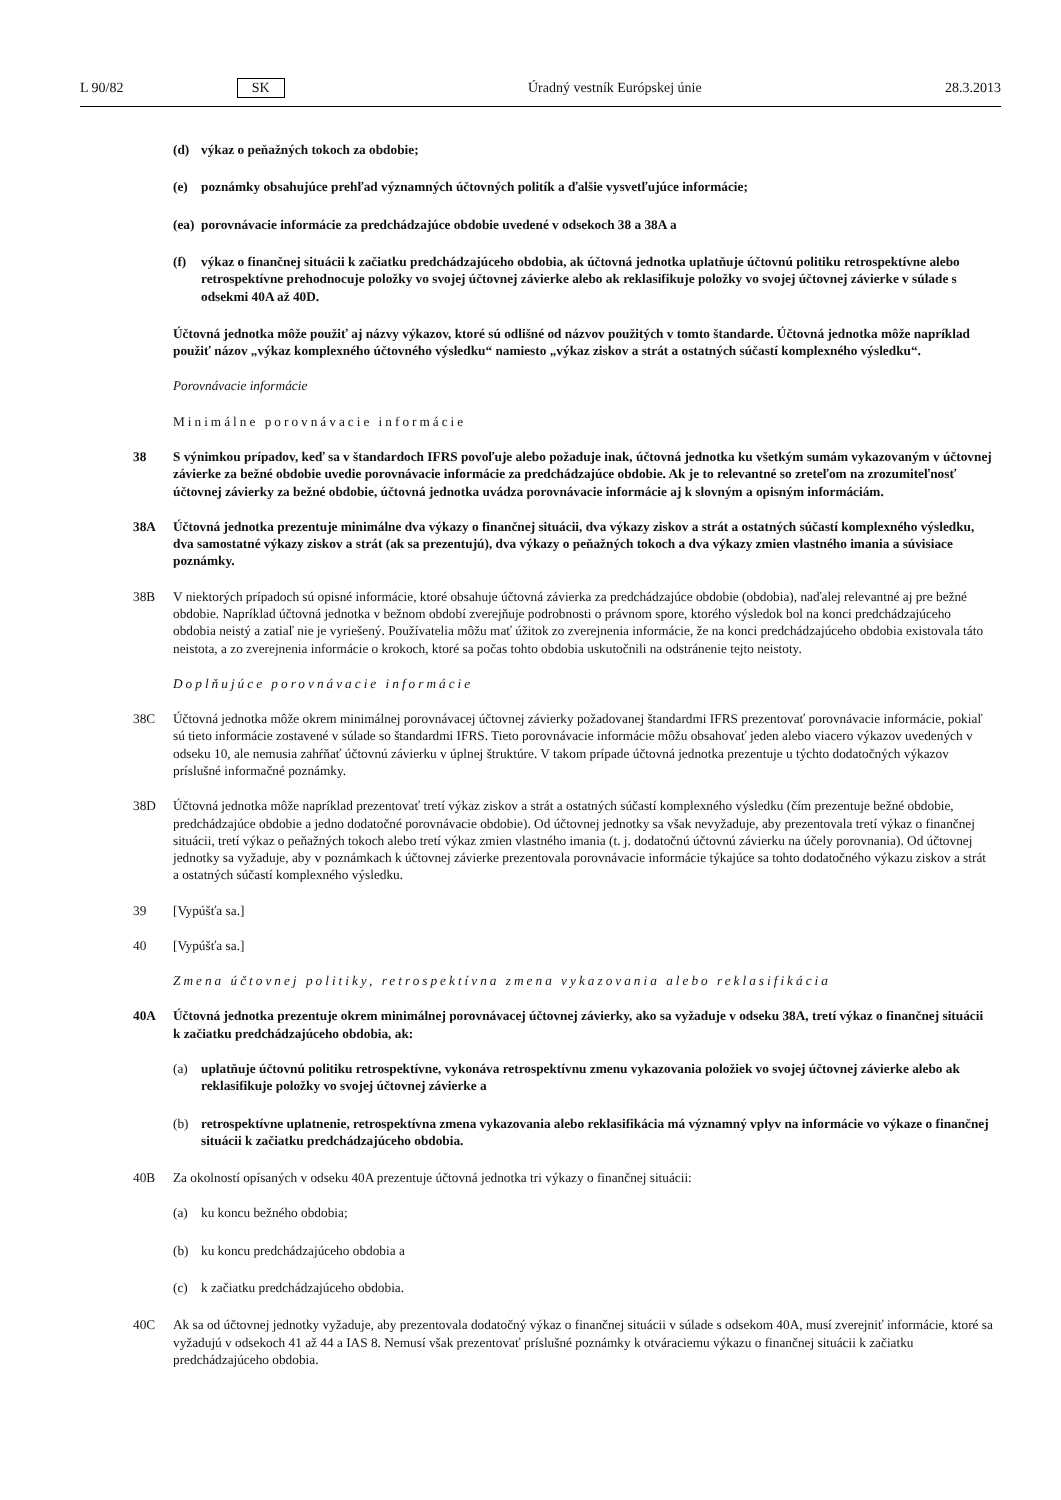L 90/82 SK Úradný vestník Európskej únie 28.3.2013
(d) výkaz o peňažných tokoch za obdobie;
(e) poznámky obsahujúce prehľad významných účtovných politík a ďalšie vysvetľujúce informácie;
(ea) porovnávacie informácie za predchádzajúce obdobie uvedené v odsekoch 38 a 38A a
(f) výkaz o finančnej situácii k začiatku predchádzajúceho obdobia, ak účtovná jednotka uplatňuje účtovnú politiku retrospektívne alebo retrospektívne prehodnocuje položky vo svojej účtovnej závierke alebo ak reklasifikuje položky vo svojej účtovnej závierke v súlade s odsekmi 40A až 40D.
Účtovná jednotka môže použiť aj názvy výkazov, ktoré sú odlišné od názvov použitých v tomto štandarde. Účtovná jednotka môže napríklad použiť názov „výkaz komplexného účtovného výsledku“ namiesto „výkaz ziskov a strát a ostatných súčastí komplexného výsledku“.
Porovnávacie informácie
Minimálne porovnávacie informácie
38 S výnimkou prípadov, keď sa v štandardoch IFRS povoľuje alebo požaduje inak, účtovná jednotka ku všetkým sumám vykazovaným v účtovnej závierke za bežné obdobie uvedie porovnávacie informácie za predchádzajúce obdobie. Ak je to relevantné so zreteľom na zrozumiteľnosť účtovnej závierky za bežné obdobie, účtovná jednotka uvádza porovnávacie informácie aj k slovným a opisným informáciám.
38A Účtovná jednotka prezentuje minimálne dva výkazy o finančnej situácii, dva výkazy ziskov a strát a ostatných súčastí komplexného výsledku, dva samostatné výkazy ziskov a strát (ak sa prezentujú), dva výkazy o peňažných tokoch a dva výkazy zmien vlastného imania a súvisiace poznámky.
38B V niektorých prípadoch sú opisné informácie, ktoré obsahuje účtovná závierka za predchádzajúce obdobie (obdobia), naďalej relevantné aj pre bežné obdobie. Napríklad účtovná jednotka v bežnom období zverejňuje podrobnosti o právnom spore, ktorého výsledok bol na konci predchádzajúceho obdobia neistý a zatiaľ nie je vyriešený. Používatelia môžu mať úžitok zo zverejnenia informácie, že na konci predchádzajúceho obdobia existovala táto neistota, a zo zverejnenia informácie o krokoch, ktoré sa počas tohto obdobia uskutočnili na odstránenie tejto neistoty.
Doplňujúce porovnávacie informácie
38C Účtovná jednotka môže okrem minimálnej porovnávacej účtovnej závierky požadovanej štandardmi IFRS prezentovať porovnávacie informácie, pokiaľ sú tieto informácie zostavené v súlade so štandardmi IFRS. Tieto porovnávacie informácie môžu obsahovať jeden alebo viacero výkazov uvedených v odseku 10, ale nemusia zahŕňať účtovnú závierku v úplnej štruktúre. V takom prípade účtovná jednotka prezentuje u týchto dodatočných výkazov príslušné informačné poznámky.
38D Účtovná jednotka môže napríklad prezentovať tretí výkaz ziskov a strát a ostatných súčastí komplexného výsledku (čím prezentuje bežné obdobie, predchádzajúce obdobie a jedno dodatočné porovnávacie obdobie). Od účtovnej jednotky sa však nevyžaduje, aby prezentovala tretí výkaz o finančnej situácii, tretí výkaz o peňažných tokoch alebo tretí výkaz zmien vlastného imania (t. j. dodatočnú účtovnú závierku na účely porovnania). Od účtovnej jednotky sa vyžaduje, aby v poznámkach k účtovnej závierke prezentovala porovnávacie informácie týkajúce sa tohto dodatočného výkazu ziskov a strát a ostatných súčastí komplexného výsledku.
39 [Vypúšťa sa.]
40 [Vypúšťa sa.]
Zmena účtovnej politiky, retrospektívna zmena vykazovania alebo reklasifikácia
40A Účtovná jednotka prezentuje okrem minimálnej porovnávacej účtovnej závierky, ako sa vyžaduje v odseku 38A, tretí výkaz o finančnej situácii k začiatku predchádzajúceho obdobia, ak:
(a) uplatňuje účtovnú politiku retrospektívne, vykonáva retrospektívnu zmenu vykazovania položiek vo svojej účtovnej závierke alebo ak reklasifikuje položky vo svojej účtovnej závierke a
(b) retrospektívne uplatnenie, retrospektívna zmena vykazovania alebo reklasifikácia má významný vplyv na informácie vo výkaze o finančnej situácii k začiatku predchádzajúceho obdobia.
40B Za okolností opísaných v odseku 40A prezentuje účtovná jednotka tri výkazy o finančnej situácii:
(a) ku koncu bežného obdobia;
(b) ku koncu predchádzajúceho obdobia a
(c) k začiatku predchádzajúceho obdobia.
40C Ak sa od účtovnej jednotky vyžaduje, aby prezentovala dodatočný výkaz o finančnej situácii v súlade s odsekom 40A, musí zverejniť informácie, ktoré sa vyžadujú v odsekoch 41 až 44 a IAS 8. Nemusí však prezentovať príslušné poznámky k otváraciemu výkazu o finančnej situácii k začiatku predchádzajúceho obdobia.